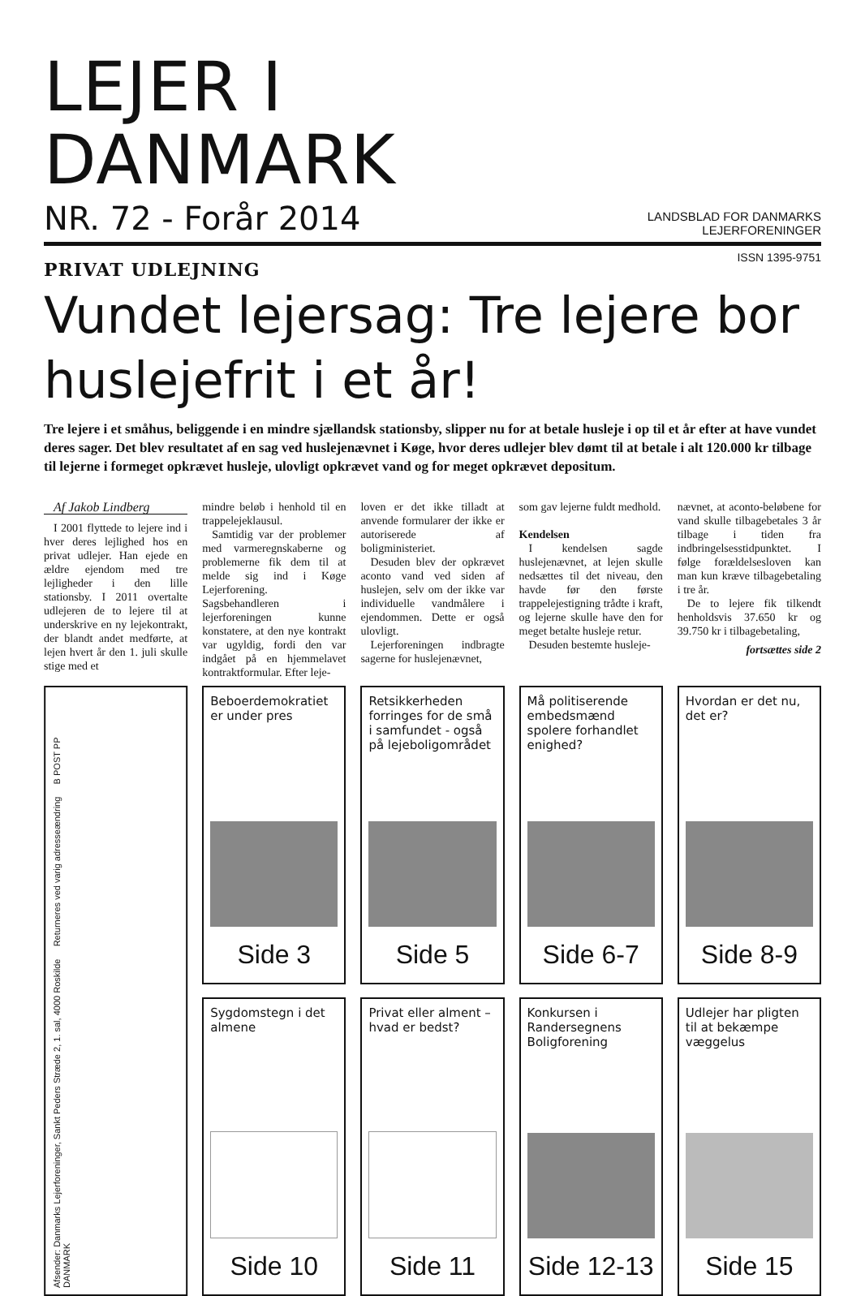LEJER I DANMARK
NR. 72 - Forår 2014
LANDSBLAD FOR DANMARKS LEJERFORENINGER
ISSN 1395-9751
PRIVAT UDLEJNING
Vundet lejersag: Tre lejere bor huslejefrit i et år!
Tre lejere i et småhus, beliggende i en mindre sjællandsk stationsby, slipper nu for at betale husleje i op til et år efter at have vundet deres sager. Det blev resultatet af en sag ved huslejenævnet i Køge, hvor deres udlejer blev dømt til at betale i alt 120.000 kr tilbage til lejerne i formeget opkrævet husleje, ulovligt opkrævet vand og for meget opkrævet depositum.
Af Jakob Lindberg
I 2001 flyttede to lejere ind i hver deres lejlighed hos en privat udlejer. Han ejede en ældre ejendom med tre lejligheder i den lille stationsby. I 2011 overtalte udlejeren de to lejere til at underskrive en ny lejekontrakt, der blandt andet medførte, at lejen hvert år den 1. juli skulle stige med et
mindre beløb i henhold til en trappelejeklausul.
Samtidig var der problemer med varmeregnskaberne og problemerne fik dem til at melde sig ind i Køge Lejerforening. Sagsbehandleren i lejerforeningen kunne konstatere, at den nye kontrakt var ugyldig, fordi den var indgået på en hjemmelavet kontraktformular. Efter leje-
loven er det ikke tilladt at anvende formularer der ikke er autoriserede af boligministeriet.
Desuden blev der opkrævet aconto vand ved siden af huslejen, selv om der ikke var individuelle vandmålere i ejendommen. Dette er også ulovligt.
Lejerforeningen indbragte sagerne for huslejenævnet,
som gav lejerne fuldt medhold.
Kendelsen
I kendelsen sagde huslejenævnet, at lejen skulle nedsættes til det niveau, den havde før den første trappelejestigning trådte i kraft, og lejerne skulle have den for meget betalte husleje retur.
Desuden bestemte husleje-
nævnet, at aconto-beløbene for vand skulle tilbagebetales 3 år tilbage i tiden fra indbringelsesstidpunktet. I følge forældelsesloven kan man kun kræve tilbagebetaling i tre år.
De to lejere fik tilkendt henholdsvis 37.650 kr og 39.750 kr i tilbagebetaling,
fortsættes side 2
Afsender: Danmarks Lejerforeninger, Sankt Peders Stræde 2, 1. sal, 4000 Roskilde Returneres ved varig adresseændring B POST PP DANMARK
Beboerdemokratiet er under pres
Side 3
Retsikkerheden forringes for de små i samfundet - også på lejeboligområdet
Side 5
Må politiserende embedsmænd spolere forhandlet enighed?
Side 6-7
Hvordan er det nu, det er?
Side 8-9
Sygdomstegn i det almene
Side 10
Privat eller alment – hvad er bedst?
Side 11
Konkursen i Randersegnens Boligforening
Side 12-13
Udlejer har pligten til at bekæmpe væggelus
Side 15